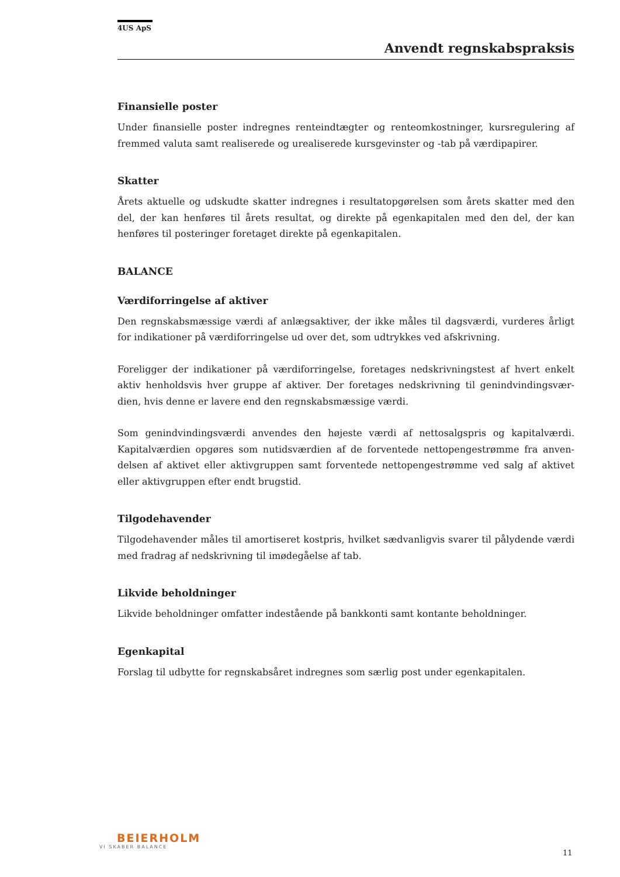4US ApS
Anvendt regnskabspraksis
Finansielle poster
Under finansielle poster indregnes renteindtægter og renteomkostninger, kursregulering af fremmed valuta samt realiserede og urealiserede kursgevinster og -tab på værdipapirer.
Skatter
Årets aktuelle og udskudte skatter indregnes i resultatopgørelsen som årets skatter med den del, der kan henføres til årets resultat, og direkte på egenkapitalen med den del, der kan henføres til posteringer foretaget direkte på egenkapitalen.
BALANCE
Værdiforringelse af aktiver
Den regnskabsmæssige værdi af anlægsaktiver, der ikke måles til dagsværdi, vurderes årligt for indikationer på værdiforringelse ud over det, som udtrykkes ved afskrivning.
Foreligger der indikationer på værdiforringelse, foretages nedskrivningstest af hvert enkelt aktiv henholdsvis hver gruppe af aktiver. Der foretages nedskrivning til genindvindingsvær-dien, hvis denne er lavere end den regnskabsmæssige værdi.
Som genindvindingsværdi anvendes den højeste værdi af nettosalgspris og kapitalværdi. Kapitalværdien opgøres som nutidsværdien af de forventede nettopengestrømme fra anven-delsen af aktivet eller aktivgruppen samt forventede nettopengestrømme ved salg af aktivet eller aktivgruppen efter endt brugstid.
Tilgodehavender
Tilgodehavender måles til amortiseret kostpris, hvilket sædvanligvis svarer til pålydende værdi med fradrag af nedskrivning til imødegåelse af tab.
Likvide beholdninger
Likvide beholdninger omfatter indestående på bankkonti samt kontante beholdninger.
Egenkapital
Forslag til udbytte for regnskabsåret indregnes som særlig post under egenkapitalen.
BEIERHOLM
VI SKABER BALANCE
11